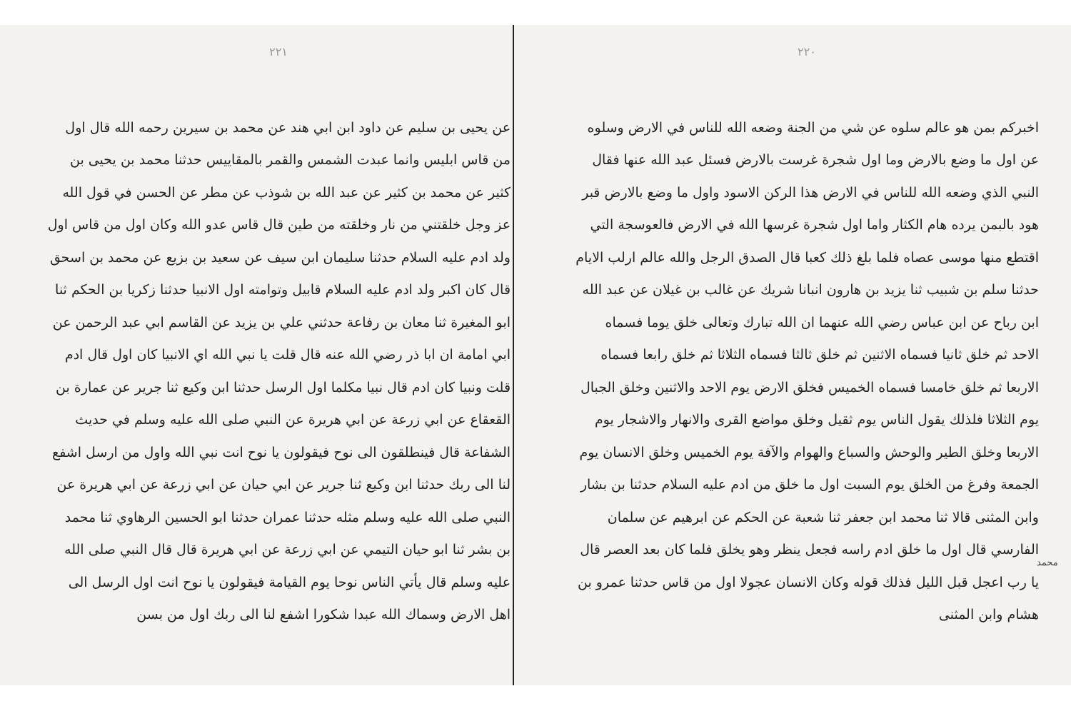٢٢٠
اخبركم بمن هو عالم سلوه عن شي من الجنة وضعه الله للناس في الارض وسلوه عن اول ما وضع بالارض وما اول شجرة غرست بالارض فسئل عبد الله عنها فقال النبي الذي وضعه الله للناس في الارض هذا الركن الاسود واول ما وضع بالارض قبر هود بالبمن يرده هام الكثار واما اول شجرة غرسها الله في الارض فالعوسجة التي اقتطع منها موسى عصاه فلما بلغ ذلك كعبا قال الصدق الرجل والله عالم ارلب الايام حدثنا سلم بن شبيب ثنا يزيد بن هارون انبانا شريك عن غالب بن غيلان عن عبد الله ابن رباح عن ابن عباس رضي الله عنهما ان الله تبارك وتعالى خلق يوما فسماه الاحد ثم خلق ثانيا فسماه الاثنين ثم خلق ثالثا فسماه الثلاثا ثم خلق رابعا فسماه الاربعا ثم خلق خامسا فسماه الخميس فخلق الارض يوم الاحد والاثنين وخلق الجبال يوم الثلاثا فلذلك يقول الناس يوم ثقيل وخلق مواضع القرى والانهار والاشجار يوم الاربعا وخلق الطير والوحش والسباع والهوام والآفة يوم الخميس وخلق الانسان يوم الجمعة وفرغ من الخلق يوم السبت اول ما خلق من ادم عليه السلام حدثنا بن بشار وابن المثنى قالا ثنا محمد ابن جعفر ثنا شعبة عن الحكم عن ابرهيم عن سلمان الفارسي قال اول ما خلق ادم راسه فجعل ينظر وهو يخلق فلما كان بعد العصر قال يا رب اعجل قبل الليل فذلك قوله وكان الانسان عجولا اول من قاس حدثنا عمرو بن هشام وابن المثنى
٢٢١
عن يحيى بن سليم عن داود ابن ابي هند عن محمد بن سيرين رحمه الله قال اول من قاس ابليس وانما عبدت الشمس والقمر بالمقاييس حدثنا محمد بن يحيى بن كثير عن محمد بن كثير عن عبد الله بن شوذب عن مطر عن الحسن في قول الله عز وجل خلقتني من نار وخلقته من طين قال قاس عدو الله وكان اول من قاس اول ولد ادم عليه السلام حدثنا سليمان ابن سيف عن سعيد بن بزيع عن محمد بن اسحق قال كان اكبر ولد ادم عليه السلام قابيل وتوامته اول الانبيا حدثنا زكريا بن الحكم ثنا ابو المغيرة ثنا معان بن رفاعة حدثني علي بن يزيد عن القاسم ابي عبد الرحمن عن ابي امامة ان ابا ذر رضي الله عنه قال قلت يا نبي الله اي الانبيا كان اول قال ادم قلت ونبيا كان ادم قال نبيا مكلما اول الرسل حدثنا ابن وكيع ثنا جرير عن عمارة بن القعقاع عن ابي زرعة عن ابي هريرة عن النبي صلى الله عليه وسلم في حديث الشفاعة قال فينطلقون الى نوح فيقولون يا نوح انت نبي الله واول من ارسل اشفع لنا الى ربك حدثنا ابن وكيع ثنا جرير عن ابي حيان عن ابي زرعة عن ابي هريرة عن النبي صلى الله عليه وسلم مثله حدثنا عمران حدثنا ابو الحسين الرهاوي ثنا محمد بن بشر ثنا ابو حيان التيمي عن ابي زرعة عن ابي هريرة قال قال النبي صلى الله عليه وسلم قال يأتي الناس نوحا يوم القيامة فيقولون يا نوح انت اول الرسل الى اهل الارض وسماك الله عبدا شكورا اشفع لنا الى ربك اول من بسن
محمد